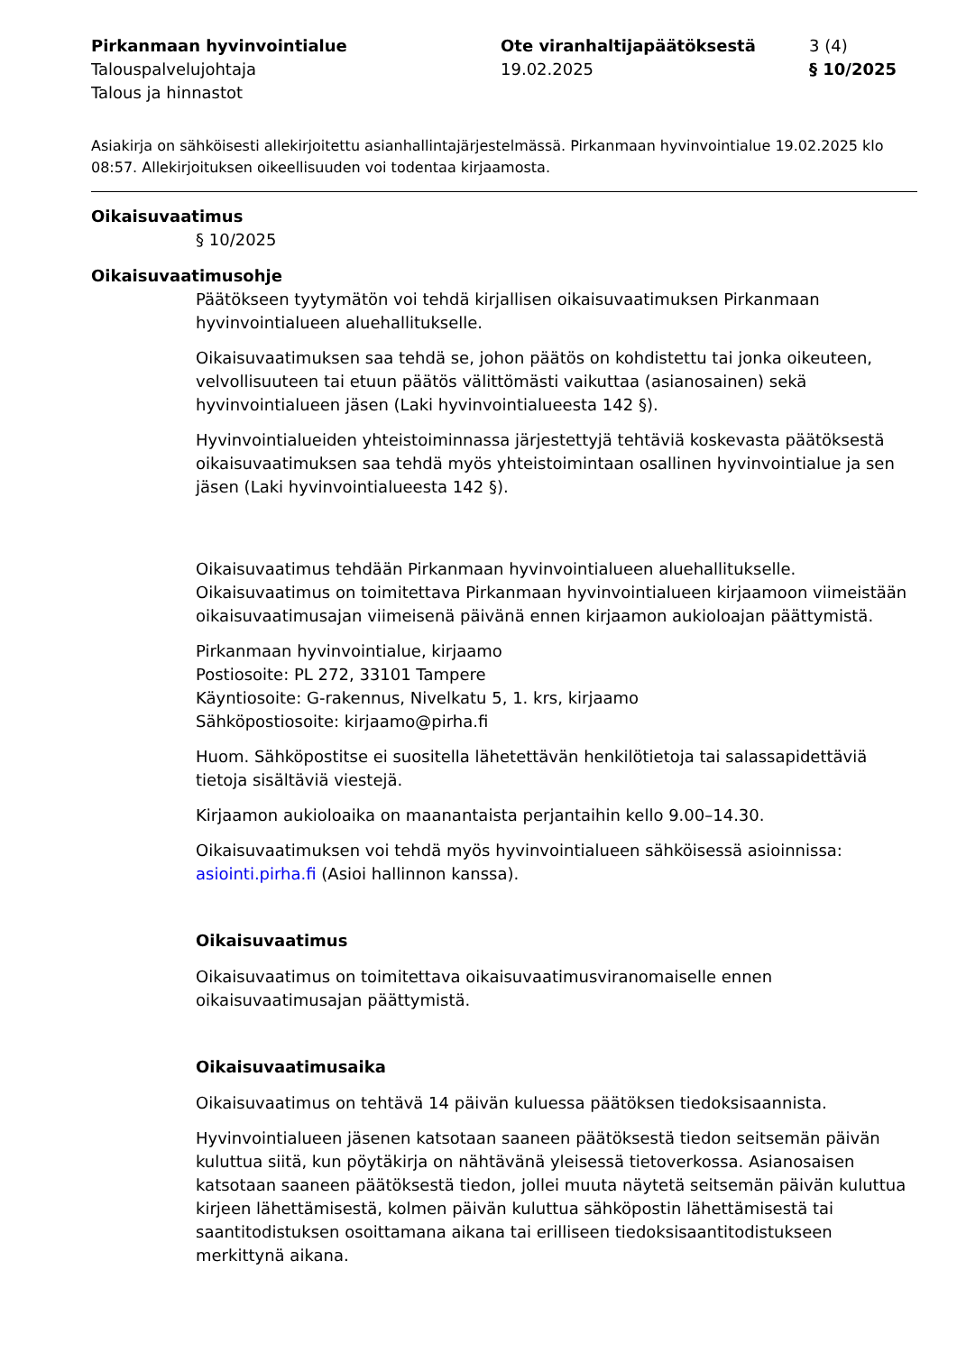Pirkanmaan hyvinvointialue
Talouspalvelujohtaja
Talous ja hinnastot
Ote viranhaltijapäätöksestä
19.02.2025
3 (4)
§ 10/2025
Asiakirja on sähköisesti allekirjoitettu asianhallintajärjestelmässä. Pirkanmaan hyvinvointialue 19.02.2025 klo 08:57. Allekirjoituksen oikeellisuuden voi todentaa kirjaamosta.
Oikaisuvaatimus
§ 10/2025
Oikaisuvaatimusohje
Päätökseen tyytymätön voi tehdä kirjallisen oikaisuvaatimuksen Pirkanmaan hyvinvointialueen aluehallitukselle.
Oikaisuvaatimuksen saa tehdä se, johon päätös on kohdistettu tai jonka oikeuteen, velvollisuuteen tai etuun päätös välittömästi vaikuttaa (asianosainen) sekä hyvinvointialueen jäsen (Laki hyvinvointialueesta 142 §).
Hyvinvointialueiden yhteistoiminnassa järjestettyjä tehtäviä koskevasta päätöksestä oikaisuvaatimuksen saa tehdä myös yhteistoimintaan osallinen hyvinvointialue ja sen jäsen (Laki hyvinvointialueesta 142 §).
Oikaisuvaatimus tehdään Pirkanmaan hyvinvointialueen aluehallitukselle. Oikaisuvaatimus on toimitettava Pirkanmaan hyvinvointialueen kirjaamoon viimeistään oikaisuvaatimusajan viimeisenä päivänä ennen kirjaamon aukioloajan päättymistä.
Pirkanmaan hyvinvointialue, kirjaamo
Postiosoite: PL 272, 33101 Tampere
Käyntiosoite: G-rakennus, Nivelkatu 5, 1. krs, kirjaamo
Sähköpostiosoite: kirjaamo@pirha.fi
Huom. Sähköpostitse ei suositella lähetettävän henkilötietoja tai salassapidettäviä tietoja sisältäviä viestejä.
Kirjaamon aukioloaika on maanantaista perjantaihin kello 9.00–14.30.
Oikaisuvaatimuksen voi tehdä myös hyvinvointialueen sähköisessä asioinnissa: asiointi.pirha.fi (Asioi hallinnon kanssa).
Oikaisuvaatimus
Oikaisuvaatimus on toimitettava oikaisuvaatimusviranomaiselle ennen oikaisuvaatimusajan päättymistä.
Oikaisuvaatimusaika
Oikaisuvaatimus on tehtävä 14 päivän kuluessa päätöksen tiedoksisaannista.
Hyvinvointialueen jäsenen katsotaan saaneen päätöksestä tiedon seitsemän päivän kuluttua siitä, kun pöytäkirja on nähtävänä yleisessä tietoverkossa. Asianosaisen katsotaan saaneen päätöksestä tiedon, jollei muuta näytetä seitsemän päivän kuluttua kirjeen lähettämisestä, kolmen päivän kuluttua sähköpostin lähettämisestä tai saantitodistuksen osoittamana aikana tai erilliseen tiedoksisaantitodistukseen merkittynä aikana.